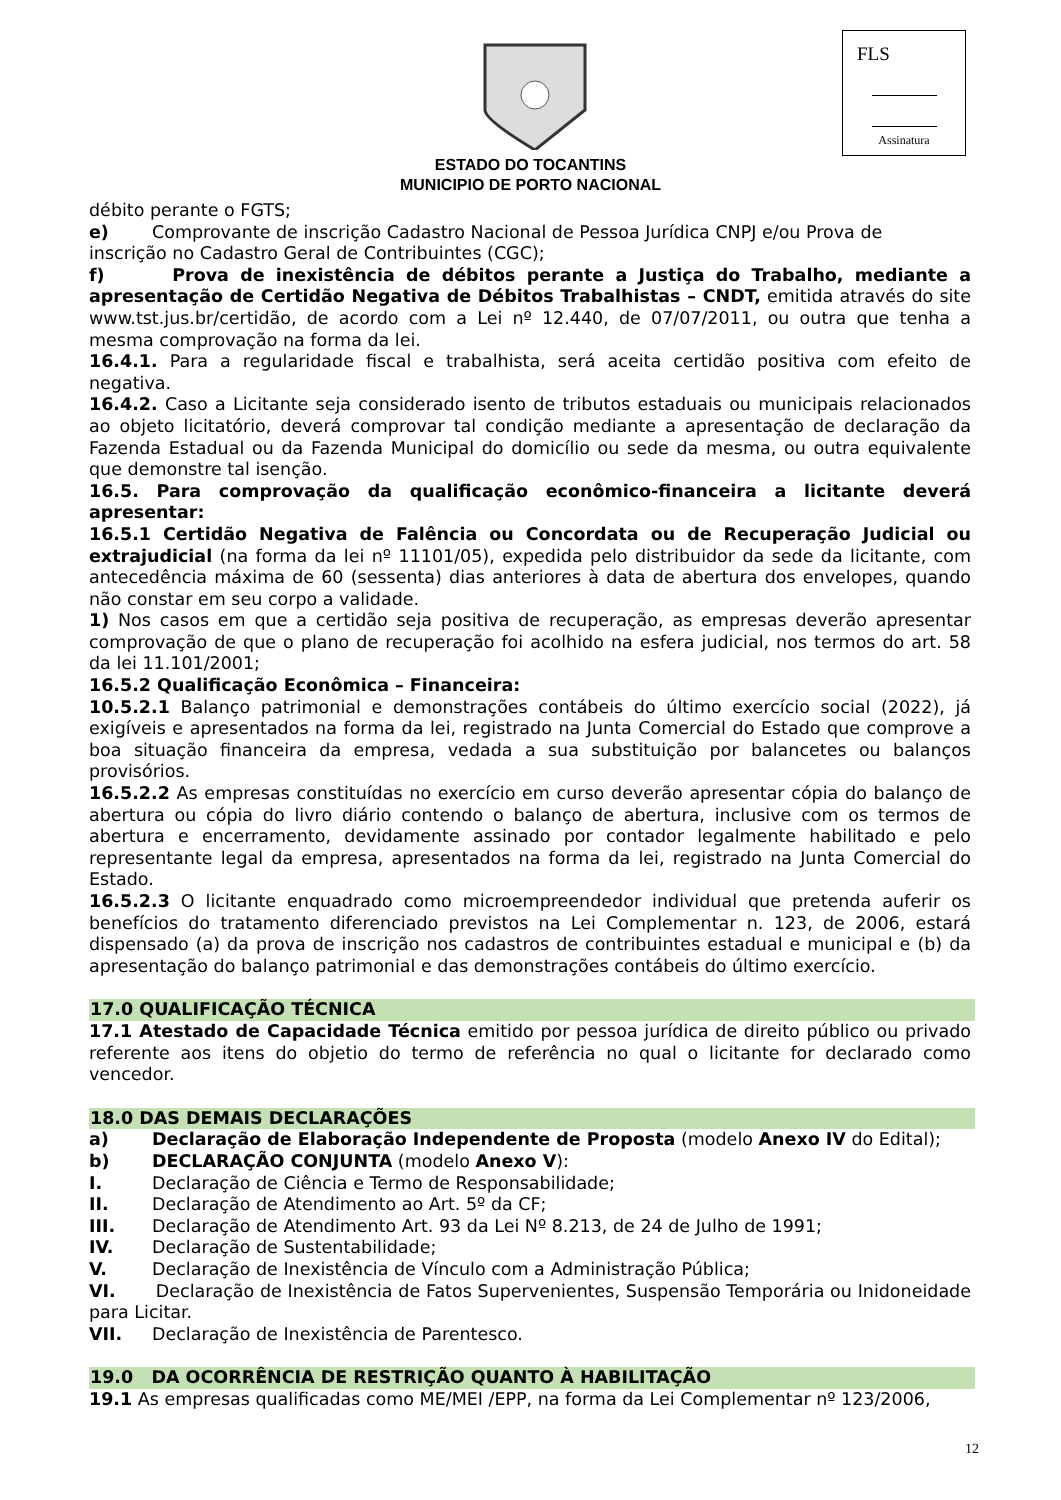FLS
Assinatura
ESTADO DO TOCANTINS
MUNICIPIO DE PORTO NACIONAL
débito perante o FGTS;
e) Comprovante de inscrição Cadastro Nacional de Pessoa Jurídica CNPJ e/ou Prova de
inscrição no Cadastro Geral de Contribuintes (CGC);
f) Prova de inexistência de débitos perante a Justiça do Trabalho, mediante a apresentação de Certidão Negativa de Débitos Trabalhistas – CNDT, emitida através do site www.tst.jus.br/certidão, de acordo com a Lei nº 12.440, de 07/07/2011, ou outra que tenha a mesma comprovação na forma da lei.
16.4.1. Para a regularidade fiscal e trabalhista, será aceita certidão positiva com efeito de negativa.
16.4.2. Caso a Licitante seja considerado isento de tributos estaduais ou municipais relacionados ao objeto licitatório, deverá comprovar tal condição mediante a apresentação de declaração da Fazenda Estadual ou da Fazenda Municipal do domicílio ou sede da mesma, ou outra equivalente que demonstre tal isenção.
16.5. Para comprovação da qualificação econômico-financeira a licitante deverá apresentar:
16.5.1 Certidão Negativa de Falência ou Concordata ou de Recuperação Judicial ou extrajudicial (na forma da lei nº 11101/05), expedida pelo distribuidor da sede da licitante, com antecedência máxima de 60 (sessenta) dias anteriores à data de abertura dos envelopes, quando não constar em seu corpo a validade.
1) Nos casos em que a certidão seja positiva de recuperação, as empresas deverão apresentar comprovação de que o plano de recuperação foi acolhido na esfera judicial, nos termos do art. 58 da lei 11.101/2001;
16.5.2 Qualificação Econômica – Financeira:
10.5.2.1 Balanço patrimonial e demonstrações contábeis do último exercício social (2022), já exigíveis e apresentados na forma da lei, registrado na Junta Comercial do Estado que comprove a boa situação financeira da empresa, vedada a sua substituição por balancetes ou balanços provisórios.
16.5.2.2 As empresas constituídas no exercício em curso deverão apresentar cópia do balanço de abertura ou cópia do livro diário contendo o balanço de abertura, inclusive com os termos de abertura e encerramento, devidamente assinado por contador legalmente habilitado e pelo representante legal da empresa, apresentados na forma da lei, registrado na Junta Comercial do Estado.
16.5.2.3 O licitante enquadrado como microempreendedor individual que pretenda auferir os benefícios do tratamento diferenciado previstos na Lei Complementar n. 123, de 2006, estará dispensado (a) da prova de inscrição nos cadastros de contribuintes estadual e municipal e (b) da apresentação do balanço patrimonial e das demonstrações contábeis do último exercício.
17.0 QUALIFICAÇÃO TÉCNICA
17.1 Atestado de Capacidade Técnica emitido por pessoa jurídica de direito público ou privado referente aos itens do objetio do termo de referência no qual o licitante for declarado como vencedor.
18.0 DAS DEMAIS DECLARAÇÕES
a) Declaração de Elaboração Independente de Proposta (modelo Anexo IV do Edital);
b) DECLARAÇÃO CONJUNTA (modelo Anexo V):
I. Declaração de Ciência e Termo de Responsabilidade;
II. Declaração de Atendimento ao Art. 5º da CF;
III. Declaração de Atendimento Art. 93 da Lei Nº 8.213, de 24 de Julho de 1991;
IV. Declaração de Sustentabilidade;
V. Declaração de Inexistência de Vínculo com a Administração Pública;
VI. Declaração de Inexistência de Fatos Supervenientes, Suspensão Temporária ou Inidoneidade para Licitar.
VII. Declaração de Inexistência de Parentesco.
19.0 DA OCORRÊNCIA DE RESTRIÇÃO QUANTO À HABILITAÇÃO
19.1 As empresas qualificadas como ME/MEI /EPP, na forma da Lei Complementar nº 123/2006,
12